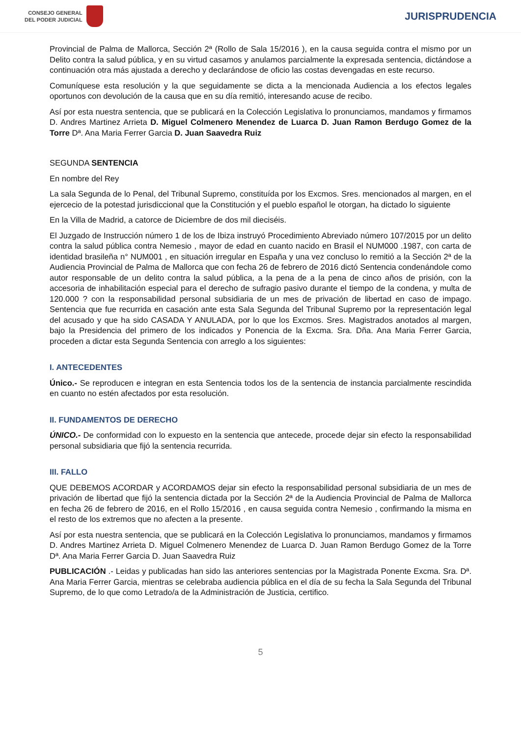CONSEJO GENERAL
DEL PODER JUDICIAL
JURISPRUDENCIA
Provincial de Palma de Mallorca, Sección 2ª (Rollo de Sala 15/2016 ), en la causa seguida contra el mismo por un Delito contra la salud pública, y en su virtud casamos y anulamos parcialmente la expresada sentencia, dictándose a continuación otra más ajustada a derecho y declarándose de oficio las costas devengadas en este recurso.
Comuníquese esta resolución y la que seguidamente se dicta a la mencionada Audiencia a los efectos legales oportunos con devolución de la causa que en su día remitió, interesando acuse de recibo.
Así por esta nuestra sentencia, que se publicará en la Colección Legislativa lo pronunciamos, mandamos y firmamos D. Andres Martinez Arrieta D. Miguel Colmenero Menendez de Luarca D. Juan Ramon Berdugo Gomez de la Torre Dª. Ana Maria Ferrer Garcia D. Juan Saavedra Ruiz
SEGUNDA SENTENCIA
En nombre del Rey
La sala Segunda de lo Penal, del Tribunal Supremo, constituída por los Excmos. Sres. mencionados al margen, en el ejercecio de la potestad jurisdiccional que la Constitución y el pueblo español le otorgan, ha dictado lo siguiente
En la Villa de Madrid, a catorce de Diciembre de dos mil dieciséis.
El Juzgado de Instrucción número 1 de los de Ibiza instruyó Procedimiento Abreviado número 107/2015 por un delito contra la salud pública contra Nemesio , mayor de edad en cuanto nacido en Brasil el NUM000 .1987, con carta de identidad brasileña n° NUM001 , en situación irregular en España y una vez concluso lo remitió a la Sección 2ª de la Audiencia Provincial de Palma de Mallorca que con fecha 26 de febrero de 2016 dictó Sentencia condenándole como autor responsable de un delito contra la salud pública, a la pena de a la pena de cinco años de prisión, con la accesoria de inhabilitación especial para el derecho de sufragio pasivo durante el tiempo de la condena, y multa de 120.000 ? con la responsabilidad personal subsidiaria de un mes de privación de libertad en caso de impago. Sentencia que fue recurrida en casación ante esta Sala Segunda del Tribunal Supremo por la representación legal del acusado y que ha sido CASADA Y ANULADA, por lo que los Excmos. Sres. Magistrados anotados al margen, bajo la Presidencia del primero de los indicados y Ponencia de la Excma. Sra. Dña. Ana Maria Ferrer Garcia, proceden a dictar esta Segunda Sentencia con arreglo a los siguientes:
I. ANTECEDENTES
Único.- Se reproducen e integran en esta Sentencia todos los de la sentencia de instancia parcialmente rescindida en cuanto no estén afectados por esta resolución.
II. FUNDAMENTOS DE DERECHO
ÚNICO.- De conformidad con lo expuesto en la sentencia que antecede, procede dejar sin efecto la responsabilidad personal subsidiaria que fijó la sentencia recurrida.
III. FALLO
QUE DEBEMOS ACORDAR y ACORDAMOS dejar sin efecto la responsabilidad personal subsidiaria de un mes de privación de libertad que fijó la sentencia dictada por la Sección 2ª de la Audiencia Provincial de Palma de Mallorca en fecha 26 de febrero de 2016, en el Rollo 15/2016 , en causa seguida contra Nemesio , confirmando la misma en el resto de los extremos que no afecten a la presente.
Así por esta nuestra sentencia, que se publicará en la Colección Legislativa lo pronunciamos, mandamos y firmamos D. Andres Martinez Arrieta D. Miguel Colmenero Menendez de Luarca D. Juan Ramon Berdugo Gomez de la Torre Dª. Ana Maria Ferrer Garcia D. Juan Saavedra Ruiz
PUBLICACIÓN .- Leidas y publicadas han sido las anteriores sentencias por la Magistrada Ponente Excma. Sra. Dª. Ana Maria Ferrer Garcia, mientras se celebraba audiencia pública en el día de su fecha la Sala Segunda del Tribunal Supremo, de lo que como Letrado/a de la Administración de Justicia, certifico.
5